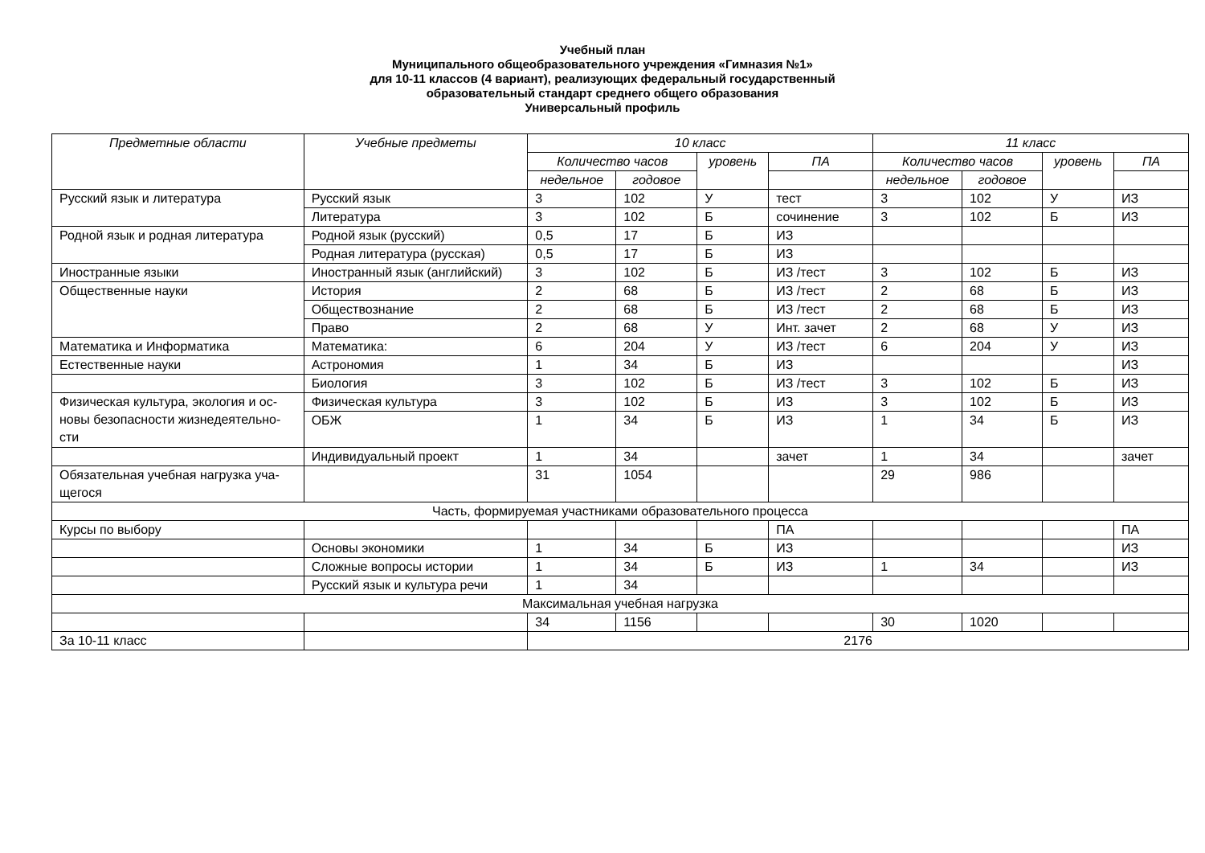Учебный план
Муниципального общеобразовательного учреждения «Гимназия №1»
для 10-11 классов (4 вариант), реализующих федеральный государственный
образовательный стандарт среднего общего образования
Универсальный профиль
| Предметные области | Учебные предметы | 10 класс | | | | 11 класс | | | |
| --- | --- | --- | --- | --- | --- | --- | --- | --- | --- |
| | | Количество часов | | уровень | ПА | Количество часов | | уровень | ПА |
| | | недельное | годовое | | | недельное | годовое | | |
| Русский язык и литература | Русский язык | 3 | 102 | У | тест | 3 | 102 | У | ИЗ |
| | Литература | 3 | 102 | Б | сочинение | 3 | 102 | Б | ИЗ |
| Родной язык и родная литература | Родной язык (русский) | 0,5 | 17 | Б | ИЗ | | | | |
| | Родная литература (русская) | 0,5 | 17 | Б | ИЗ | | | | |
| Иностранные языки | Иностранный язык (английский) | 3 | 102 | Б | ИЗ /тест | 3 | 102 | Б | ИЗ |
| Общественные науки | История | 2 | 68 | Б | ИЗ /тест | 2 | 68 | Б | ИЗ |
| | Обществознание | 2 | 68 | Б | ИЗ /тест | 2 | 68 | Б | ИЗ |
| | Право | 2 | 68 | У | Инт. зачет | 2 | 68 | У | ИЗ |
| Математика и Информатика | Математика: | 6 | 204 | У | ИЗ /тест | 6 | 204 | У | ИЗ |
| Естественные науки | Астрономия | 1 | 34 | Б | ИЗ | | | | ИЗ |
| | Биология | 3 | 102 | Б | ИЗ /тест | 3 | 102 | Б | ИЗ |
| Физическая культура, экология и ос-новы безопасности жизнедеятельно-сти | Физическая культура | 3 | 102 | Б | ИЗ | 3 | 102 | Б | ИЗ |
| | ОБЖ | 1 | 34 | Б | ИЗ | 1 | 34 | Б | ИЗ |
| | Индивидуальный проект | 1 | 34 | | зачет | 1 | 34 | | зачет |
| Обязательная учебная нагрузка уча-щегося | | 31 | 1054 | | | 29 | 986 | | |
| Часть, формируемая участниками образовательного процесса | | | | | | | | | |
| Курсы по выбору | | | | | ПА | | | | ПА |
| | Основы экономики | 1 | 34 | Б | ИЗ | | | | ИЗ |
| | Сложные вопросы истории | 1 | 34 | Б | ИЗ | 1 | 34 | | ИЗ |
| | Русский язык и культура речи | 1 | 34 | | | | | | |
| Максимальная учебная нагрузка | | | | | | | | | |
| | | 34 | 1156 | | | 30 | 1020 | | |
| За 10-11 класс | | 2176 | | | | | | | |